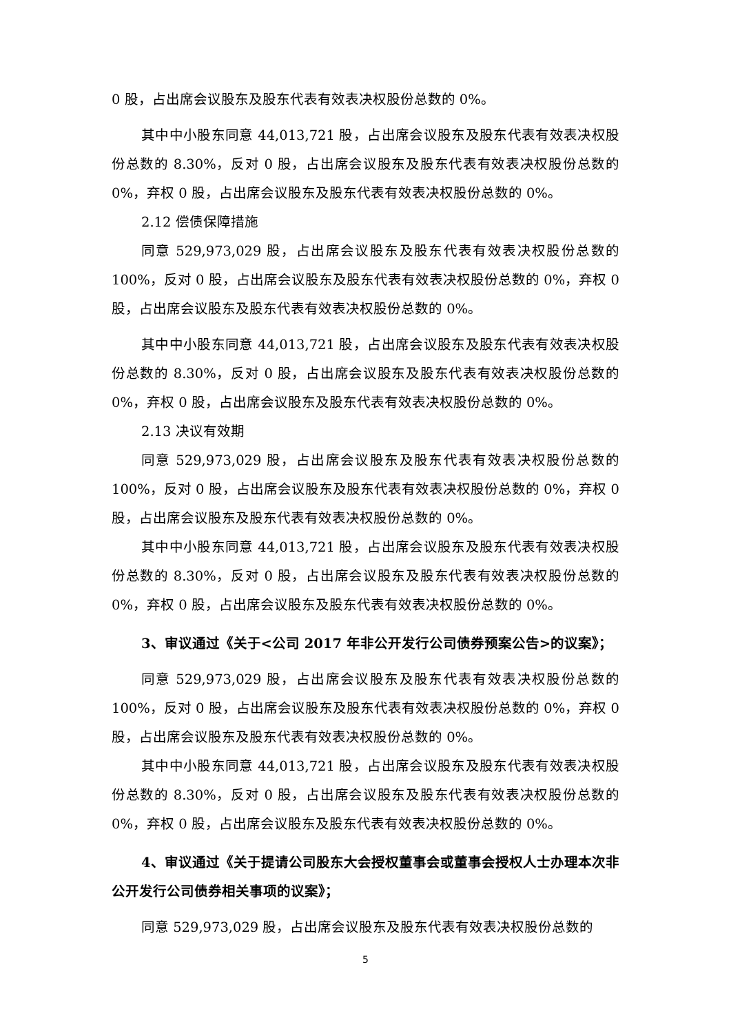0 股，占出席会议股东及股东代表有效表决权股份总数的 0%。
其中中小股东同意 44,013,721 股，占出席会议股东及股东代表有效表决权股份总数的 8.30%，反对 0 股，占出席会议股东及股东代表有效表决权股份总数的 0%，弃权 0 股，占出席会议股东及股东代表有效表决权股份总数的 0%。
2.12 偿债保障措施
同意 529,973,029 股，占出席会议股东及股东代表有效表决权股份总数的 100%，反对 0 股，占出席会议股东及股东代表有效表决权股份总数的 0%，弃权 0 股，占出席会议股东及股东代表有效表决权股份总数的 0%。
其中中小股东同意 44,013,721 股，占出席会议股东及股东代表有效表决权股份总数的 8.30%，反对 0 股，占出席会议股东及股东代表有效表决权股份总数的 0%，弃权 0 股，占出席会议股东及股东代表有效表决权股份总数的 0%。
2.13 决议有效期
同意 529,973,029 股，占出席会议股东及股东代表有效表决权股份总数的 100%，反对 0 股，占出席会议股东及股东代表有效表决权股份总数的 0%，弃权 0 股，占出席会议股东及股东代表有效表决权股份总数的 0%。
其中中小股东同意 44,013,721 股，占出席会议股东及股东代表有效表决权股份总数的 8.30%，反对 0 股，占出席会议股东及股东代表有效表决权股份总数的 0%，弃权 0 股，占出席会议股东及股东代表有效表决权股份总数的 0%。
3、审议通过《关于<公司 2017 年非公开发行公司债券预案公告>的议案》；
同意 529,973,029 股，占出席会议股东及股东代表有效表决权股份总数的 100%，反对 0 股，占出席会议股东及股东代表有效表决权股份总数的 0%，弃权 0 股，占出席会议股东及股东代表有效表决权股份总数的 0%。
其中中小股东同意 44,013,721 股，占出席会议股东及股东代表有效表决权股份总数的 8.30%，反对 0 股，占出席会议股东及股东代表有效表决权股份总数的 0%，弃权 0 股，占出席会议股东及股东代表有效表决权股份总数的 0%。
4、审议通过《关于提请公司股东大会授权董事会或董事会授权人士办理本次非公开发行公司债券相关事项的议案》；
同意 529,973,029 股，占出席会议股东及股东代表有效表决权股份总数的
5